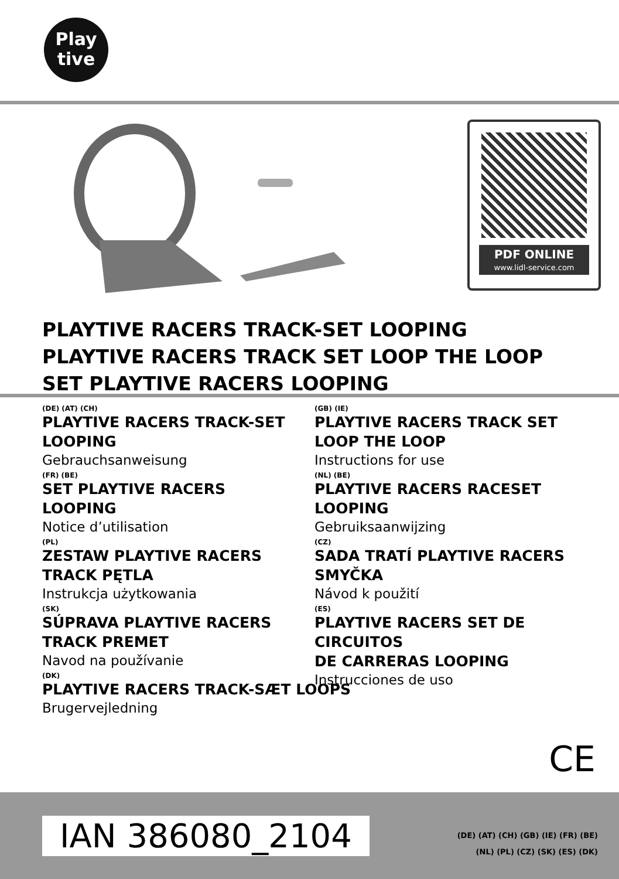Play
tive
PDF ONLINE
www.lidl-service.com
PLAYTIVE RACERS TRACK-SET LOOPING
PLAYTIVE RACERS TRACK SET LOOP THE LOOP
SET PLAYTIVE RACERS LOOPING
(DE) (AT) (CH)
PLAYTIVE RACERS TRACK-SET
LOOPING
Gebrauchsanweisung
(FR) (BE)
SET PLAYTIVE RACERS
LOOPING
Notice d’utilisation
(PL)
ZESTAW PLAYTIVE RACERS
TRACK PĘTLA
Instrukcja użytkowania
(SK)
SÚPRAVA PLAYTIVE RACERS
TRACK PREMET
Navod na používanie
(DK)
PLAYTIVE RACERS TRACK-SÆT LOOPS
Brugervejledning
(GB) (IE)
PLAYTIVE RACERS TRACK SET
LOOP THE LOOP
Instructions for use
(NL) (BE)
PLAYTIVE RACERS RACESET
LOOPING
Gebruiksaanwijzing
(CZ)
SADA TRATÍ PLAYTIVE RACERS
SMYČKA
Návod k použití
(ES)
PLAYTIVE RACERS SET DE CIRCUITOS
DE CARRERAS LOOPING
Instrucciones de uso
CE
IAN 386080_2104
(DE) (AT) (CH) (GB) (IE) (FR) (BE)
(NL) (PL) (CZ) (SK) (ES) (DK)